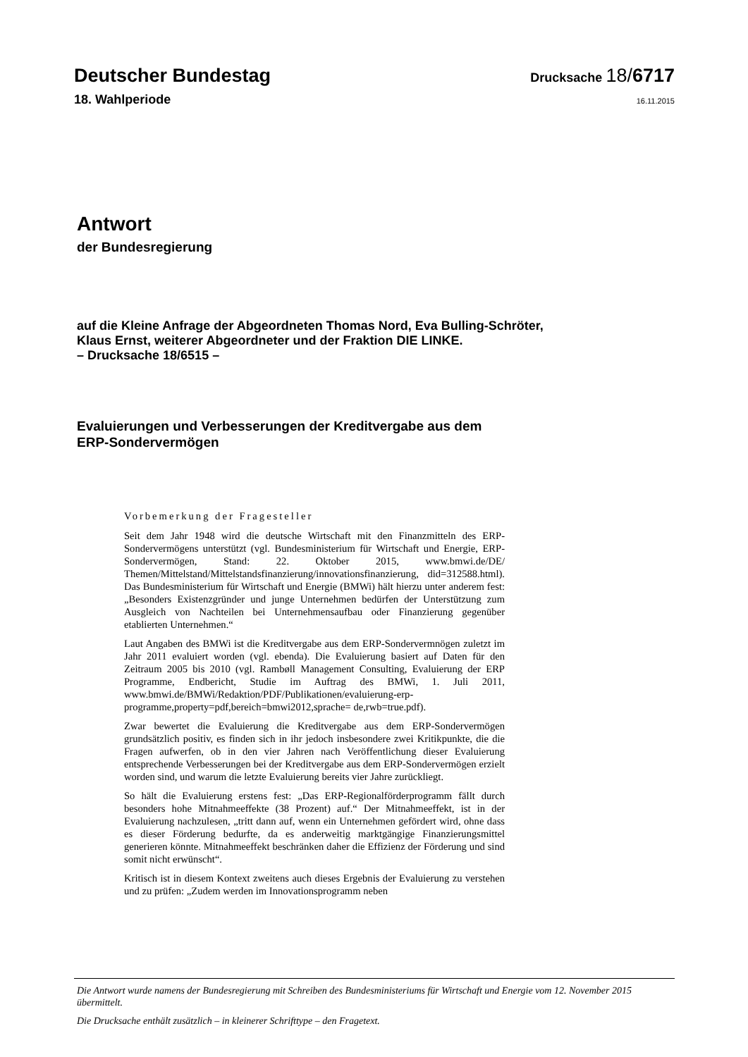Deutscher Bundestag
Drucksache 18/6717
18. Wahlperiode
16.11.2015
Antwort
der Bundesregierung
auf die Kleine Anfrage der Abgeordneten Thomas Nord, Eva Bulling-Schröter,
Klaus Ernst, weiterer Abgeordneter und der Fraktion DIE LINKE.
– Drucksache 18/6515 –
Evaluierungen und Verbesserungen der Kreditvergabe aus dem
ERP-Sondervermögen
Vorbemerkung der Fragesteller
Seit dem Jahr 1948 wird die deutsche Wirtschaft mit den Finanzmitteln des ERP-Sondervermögens unterstützt (vgl. Bundesministerium für Wirtschaft und Energie, ERP-Sondervermögen, Stand: 22. Oktober 2015, www.bmwi.de/DE/ Themen/Mittelstand/Mittelstandsfinanzierung/innovationsfinanzierung, did=312588.html). Das Bundesministerium für Wirtschaft und Energie (BMWi) hält hierzu unter anderem fest: „Besonders Existenzgründer und junge Unternehmen bedürfen der Unterstützung zum Ausgleich von Nachteilen bei Unternehmensaufbau oder Finanzierung gegenüber etablierten Unternehmen.“
Laut Angaben des BMWi ist die Kreditvergabe aus dem ERP-Sondervermnögen zuletzt im Jahr 2011 evaluiert worden (vgl. ebenda). Die Evaluierung basiert auf Daten für den Zeitraum 2005 bis 2010 (vgl. Rambøll Management Consulting, Evaluierung der ERP Programme, Endbericht, Studie im Auftrag des BMWi, 1. Juli 2011, www.bmwi.de/BMWi/Redaktion/PDF/Publikationen/evaluierung-erp-programme,property=pdf,bereich=bmwi2012,sprache= de,rwb=true.pdf).
Zwar bewertet die Evaluierung die Kreditvergabe aus dem ERP-Sondervermögen grundsätzlich positiv, es finden sich in ihr jedoch insbesondere zwei Kritikpunkte, die die Fragen aufwerfen, ob in den vier Jahren nach Veröffentlichung dieser Evaluierung entsprechende Verbesserungen bei der Kreditvergabe aus dem ERP-Sondervermögen erzielt worden sind, und warum die letzte Evaluierung bereits vier Jahre zurückliegt.
So hält die Evaluierung erstens fest: „Das ERP-Regionalförderprogramm fällt durch besonders hohe Mitnahmeeffekte (38 Prozent) auf.“ Der Mitnahmeeffekt, ist in der Evaluierung nachzulesen, „tritt dann auf, wenn ein Unternehmen gefördert wird, ohne dass es dieser Förderung bedurfte, da es anderweitig marktgängige Finanzierungsmittel generieren könnte. Mitnahmeeffekt beschränken daher die Effizienz der Förderung und sind somit nicht erwünscht“.
Kritisch ist in diesem Kontext zweitens auch dieses Ergebnis der Evaluierung zu verstehen und zu prüfen: „Zudem werden im Innovationsprogramm neben
Die Antwort wurde namens der Bundesregierung mit Schreiben des Bundesministeriums für Wirtschaft und Energie vom 12. November 2015 übermittelt.
Die Drucksache enthält zusätzlich – in kleinerer Schrifttype – den Fragetext.